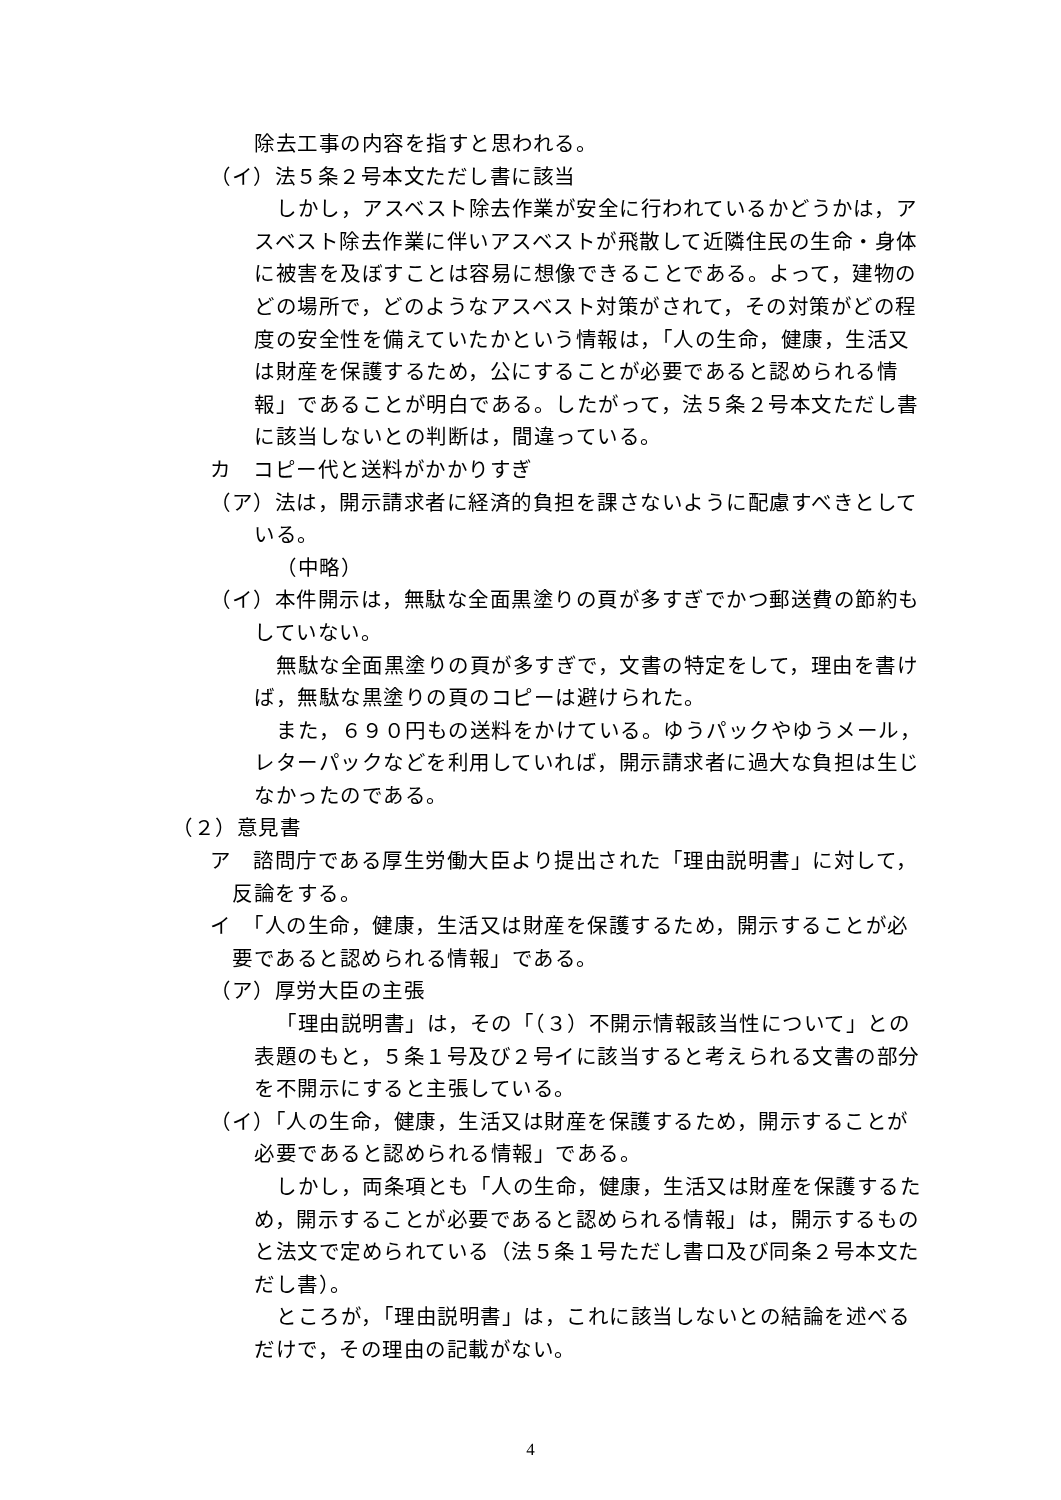除去工事の内容を指すと思われる。
（イ）法５条２号本文ただし書に該当
しかし，アスベスト除去作業が安全に行われているかどうかは，アスベスト除去作業に伴いアスベストが飛散して近隣住民の生命・身体に被害を及ぼすことは容易に想像できることである。よって，建物のどの場所で，どのようなアスベスト対策がされて，その対策がどの程度の安全性を備えていたかという情報は，「人の生命，健康，生活又は財産を保護するため，公にすることが必要であると認められる情報」であることが明白である。したがって，法５条２号本文ただし書に該当しないとの判断は，間違っている。
カ　コピー代と送料がかかりすぎ
（ア）法は，開示請求者に経済的負担を課さないように配慮すべきとしている。
（中略）
（イ）本件開示は，無駄な全面黒塗りの頁が多すぎでかつ郵送費の節約もしていない。
無駄な全面黒塗りの頁が多すぎで，文書の特定をして，理由を書けば，無駄な黒塗りの頁のコピーは避けられた。
また，６９０円もの送料をかけている。ゆうパックやゆうメール，レターパックなどを利用していれば，開示請求者に過大な負担は生じなかったのである。
（２）意見書
ア　諮問庁である厚生労働大臣より提出された「理由説明書」に対して，反論をする。
イ　「人の生命，健康，生活又は財産を保護するため，開示することが必要であると認められる情報」である。
（ア）厚労大臣の主張
「理由説明書」は，その「（３）不開示情報該当性について」との表題のもと，５条１号及び２号イに該当すると考えられる文書の部分を不開示にすると主張している。
（イ）「人の生命，健康，生活又は財産を保護するため，開示することが必要であると認められる情報」である。
しかし，両条項とも「人の生命，健康，生活又は財産を保護するため，開示することが必要であると認められる情報」は，開示するものと法文で定められている（法５条１号ただし書ロ及び同条２号本文ただし書）。
ところが，「理由説明書」は，これに該当しないとの結論を述べるだけで，その理由の記載がない。
4